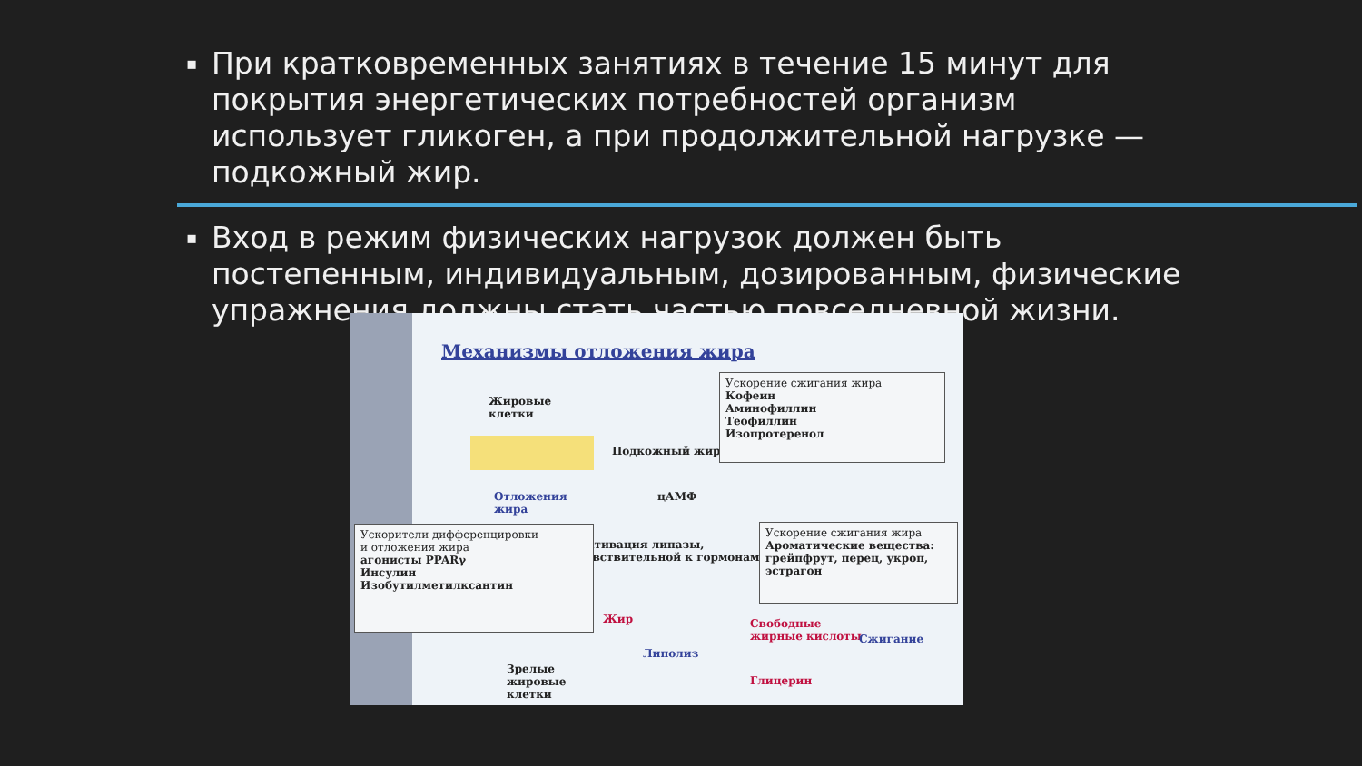▪ При кратковременных занятиях в течение 15 минут для покрытия энергетических потребностей организм использует гликоген, а при продолжительной нагрузке — подкожный жир.
▪ Вход в режим физических нагрузок должен быть постепенным, индивидуальным, дозированным, физические упражнения должны стать частью повседневной жизни.
Механизмы отложения жира
Жировые
клетки
Подкожный жир
Ускорение сжигания жира
Кофеин
Аминофиллин
Теофиллин
Изопротеренол
Отложения
жира
цАМФ
Активация липазы,
чувствительной к гормонам
Ускорители дифференцировки
и отложения жира
агонисты PPARγ
Инсулин
Изобутилметилксантин
Ускорение сжигания жира
Ароматические вещества:
грейпфрут, перец, укроп,
эстрагон
Жир
Свободные
жирные кислоты
Сжигание
Липолиз
Зрелые
жировые
клетки
Глицерин